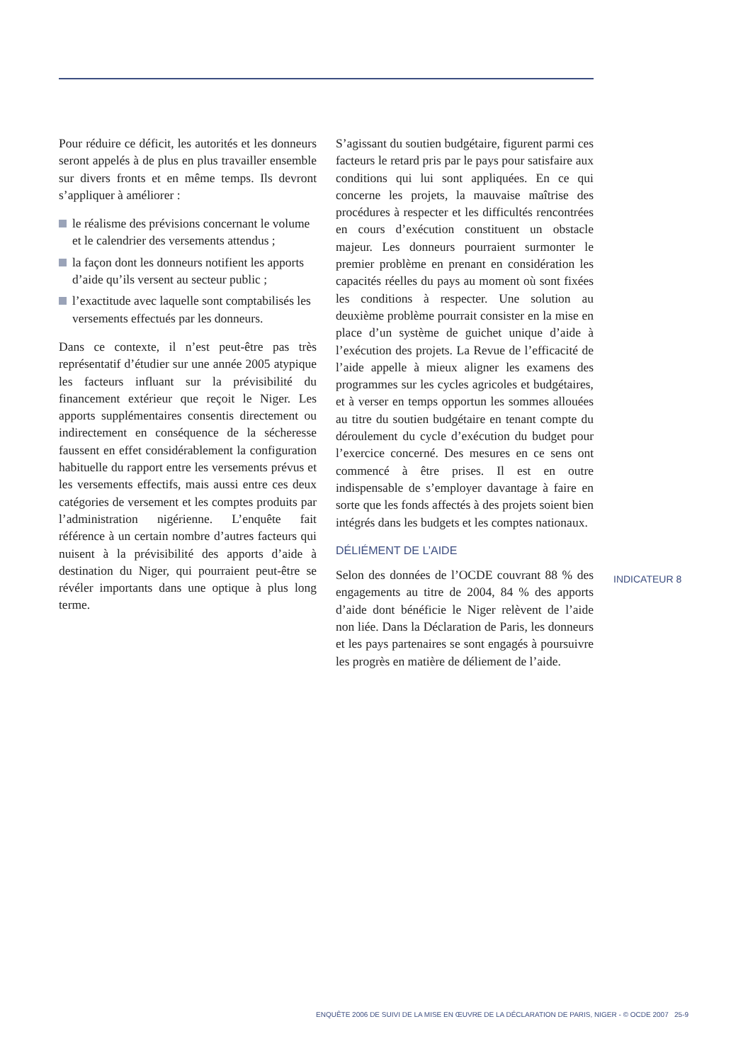Pour réduire ce déficit, les autorités et les donneurs seront appelés à de plus en plus travailler ensemble sur divers fronts et en même temps. Ils devront s’appliquer à améliorer :
le réalisme des prévisions concernant le volume et le calendrier des versements attendus ;
la façon dont les donneurs notifient les apports d’aide qu’ils versent au secteur public ;
l’exactitude avec laquelle sont comptabilisés les versements effectués par les donneurs.
Dans ce contexte, il n’est peut-être pas très représentatif d’étudier sur une année 2005 atypique les facteurs influant sur la prévisibilité du financement extérieur que reçoit le Niger. Les apports supplémentaires consentis directement ou indirectement en conséquence de la sécheresse faussent en effet considérablement la configuration habituelle du rapport entre les versements prévus et les versements effectifs, mais aussi entre ces deux catégories de versement et les comptes produits par l’administration nigérienne. L’enquête fait référence à un certain nombre d’autres facteurs qui nuisent à la prévisibilité des apports d’aide à destination du Niger, qui pourraient peut-être se révéler importants dans une optique à plus long terme.
S’agissant du soutien budgétaire, figurent parmi ces facteurs le retard pris par le pays pour satisfaire aux conditions qui lui sont appliquées. En ce qui concerne les projets, la mauvaise maîtrise des procédures à respecter et les difficultés rencontrées en cours d’exécution constituent un obstacle majeur. Les donneurs pourraient surmonter le premier problème en prenant en considération les capacités réelles du pays au moment où sont fixées les conditions à respecter. Une solution au deuxième problème pourrait consister en la mise en place d’un système de guichet unique d’aide à l’exécution des projets. La Revue de l’efficacité de l’aide appelle à mieux aligner les examens des programmes sur les cycles agricoles et budgétaires, et à verser en temps opportun les sommes allouées au titre du soutien budgétaire en tenant compte du déroulement du cycle d’exécution du budget pour l’exercice concerné. Des mesures en ce sens ont commencé à être prises. Il est en outre indispensable de s’employer davantage à faire en sorte que les fonds affectés à des projets soient bien intégrés dans les budgets et les comptes nationaux.
DÉLIÉMENT DE L’AIDE
Selon des données de l’OCDE couvrant 88 % des engagements au titre de 2004, 84 % des apports d’aide dont bénéficie le Niger relèvent de l’aide non liée. Dans la Déclaration de Paris, les donneurs et les pays partenaires se sont engagés à poursuivre les progrès en matière de déliement de l’aide.
INDICATEUR 8
ENQUÊTE 2006 DE SUIVI DE LA MISE EN ŒUVRE DE LA DÉCLARATION DE PARIS, NIGER - © OCDE 2007 25-9